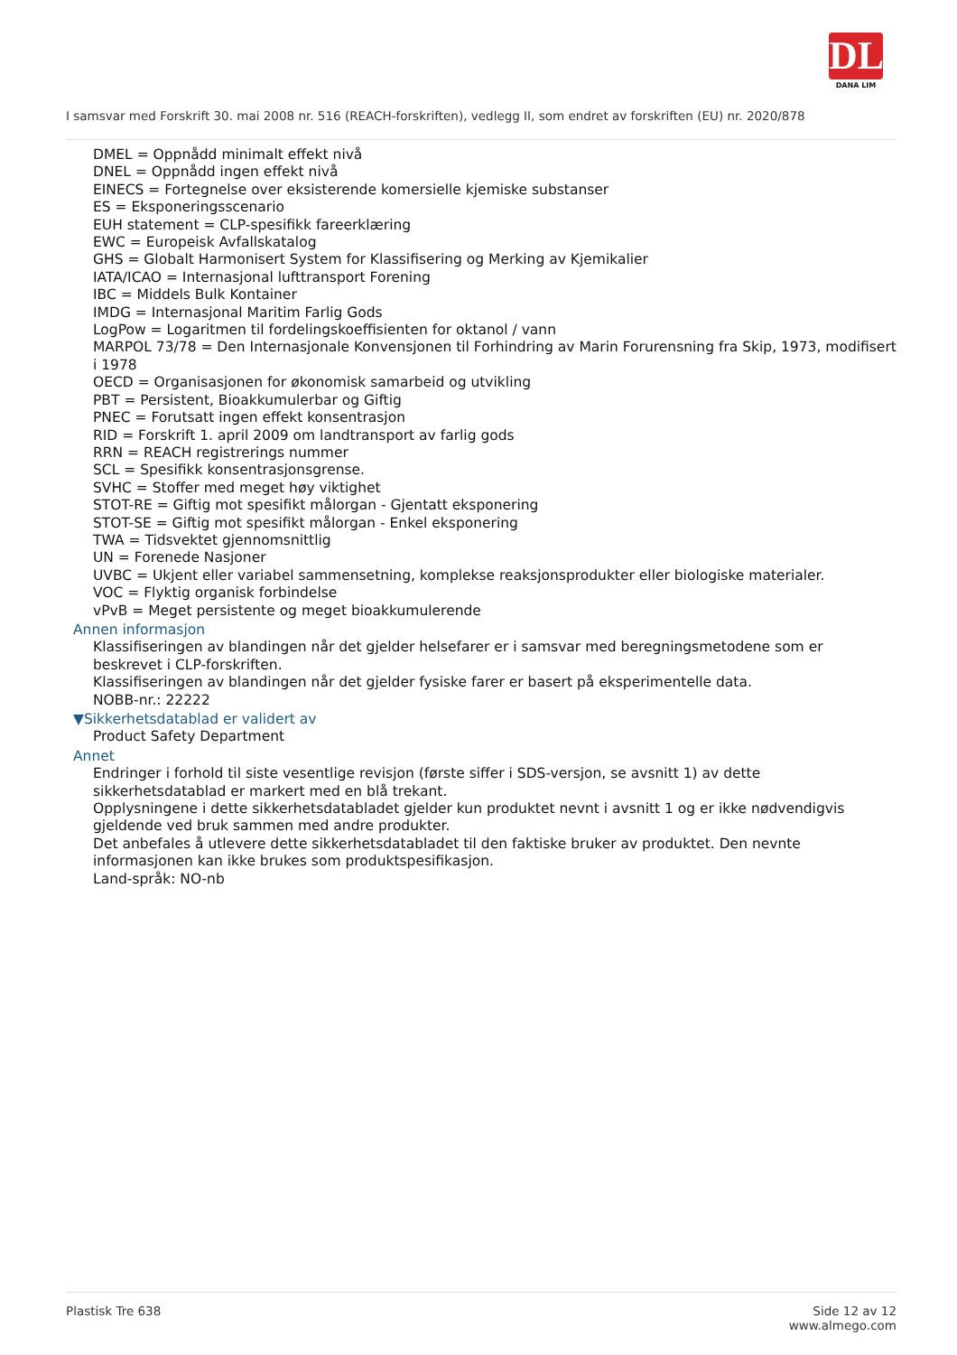DL
DANA LIM
I samsvar med Forskrift 30. mai 2008 nr. 516 (REACH-forskriften), vedlegg II, som endret av forskriften (EU) nr. 2020/878
DMEL = Oppnådd minimalt effekt nivå
DNEL = Oppnådd ingen effekt nivå
EINECS = Fortegnelse over eksisterende komersielle kjemiske substanser
ES = Eksponeringsscenario
EUH statement = CLP-spesifikk fareerklæring
EWC = Europeisk Avfallskatalog
GHS = Globalt Harmonisert System for Klassifisering og Merking av Kjemikalier
IATA/ICAO = Internasjonal lufttransport Forening
IBC = Middels Bulk Kontainer
IMDG = Internasjonal Maritim Farlig Gods
LogPow = Logaritmen til fordelingskoeffisienten for oktanol / vann
MARPOL 73/78 = Den Internasjonale Konvensjonen til Forhindring av Marin Forurensning fra Skip, 1973, modifisert i 1978
OECD = Organisasjonen for økonomisk samarbeid og utvikling
PBT = Persistent, Bioakkumulerbar og Giftig
PNEC = Forutsatt ingen effekt konsentrasjon
RID = Forskrift 1. april 2009 om landtransport av farlig gods
RRN = REACH registrerings nummer
SCL = Spesifikk konsentrasjonsgrense.
SVHC = Stoffer med meget høy viktighet
STOT-RE = Giftig mot spesifikt målorgan - Gjentatt eksponering
STOT-SE = Giftig mot spesifikt målorgan - Enkel eksponering
TWA = Tidsvektet gjennomsnittlig
UN = Forenede Nasjoner
UVBC = Ukjent eller variabel sammensetning, komplekse reaksjonsprodukter eller biologiske materialer.
VOC = Flyktig organisk forbindelse
vPvB = Meget persistente og meget bioakkumulerende
Annen informasjon
Klassifiseringen av blandingen når det gjelder helsefarer er i samsvar med beregningsmetodene som er beskrevet i CLP-forskriften.
Klassifiseringen av blandingen når det gjelder fysiske farer er basert på eksperimentelle data.
NOBB-nr.: 22222
▼Sikkerhetsdatablad er validert av
Product Safety Department
Annet
Endringer i forhold til siste vesentlige revisjon (første siffer i SDS-versjon, se avsnitt 1) av dette sikkerhetsdatablad er markert med en blå trekant.
Opplysningene i dette sikkerhetsdatabladet gjelder kun produktet nevnt i avsnitt 1 og er ikke nødvendigvis gjeldende ved bruk sammen med andre produkter.
Det anbefales å utlevere dette sikkerhetsdatabladet til den faktiske bruker av produktet. Den nevnte informasjonen kan ikke brukes som produktspesifikasjon.
Land-språk: NO-nb
Plastisk Tre 638 Side 12 av 12
www.almego.com